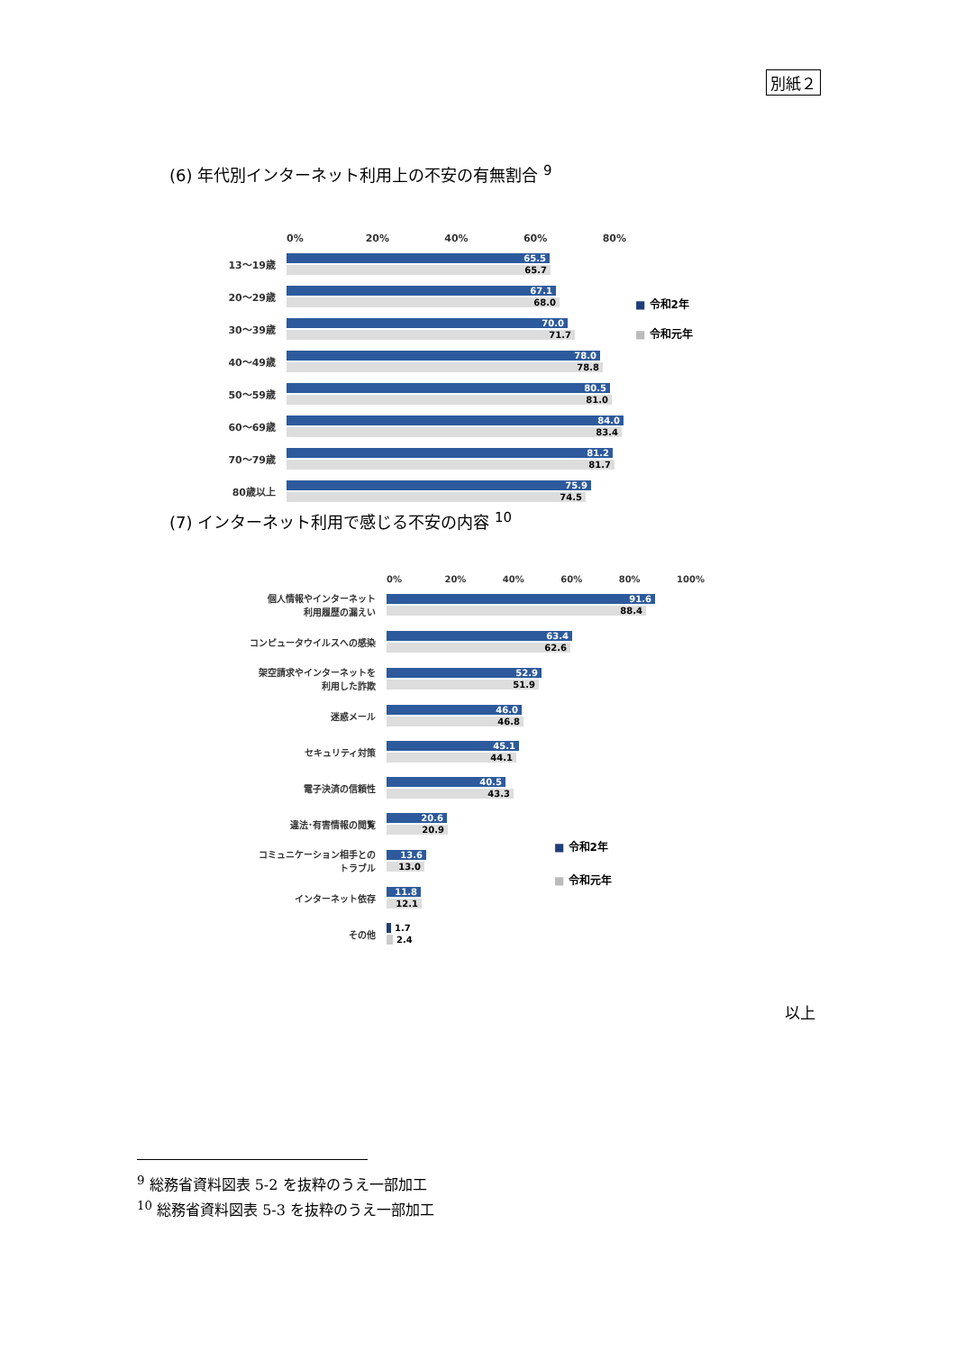別紙２
(6) 年代別インターネット利用上の不安の有無割合 <sup>9</sup>
0% 20% 40% 60% 80%
13〜19歳
65.5
65.7
20〜29歳
67.1
68.0
30〜39歳
70.0
71.7
40〜49歳
78.0
78.8
50〜59歳
80.5
81.0
60〜69歳
84.0
83.4
70〜79歳
81.2
81.7
80歳以上
75.9
74.5
■ 令和2年
■ 令和元年
(7) インターネット利用で感じる不安の内容 <sup>10</sup>
0% 20% 40% 60% 80% 100%
個人情報やインターネット
利用履歴の漏えい
91.6
88.4
コンピュータウイルスへの感染
63.4
62.6
架空請求やインターネットを
利用した詐欺
52.9
51.9
迷惑メール
46.0
46.8
セキュリティ対策
45.1
44.1
電子決済の信頼性
40.5
43.3
違法･有害情報の閲覧
20.6
20.9
コミュニケーション相手との
トラブル
13.6
13.0
インターネット依存
11.8
12.1
その他
1.7
2.4
■ 令和2年
■ 令和元年
以上
<sup>9</sup> 総務省資料図表 5-2 を抜粋のうえ一部加工
<sup>10</sup> 総務省資料図表 5-3 を抜粋のうえ一部加工